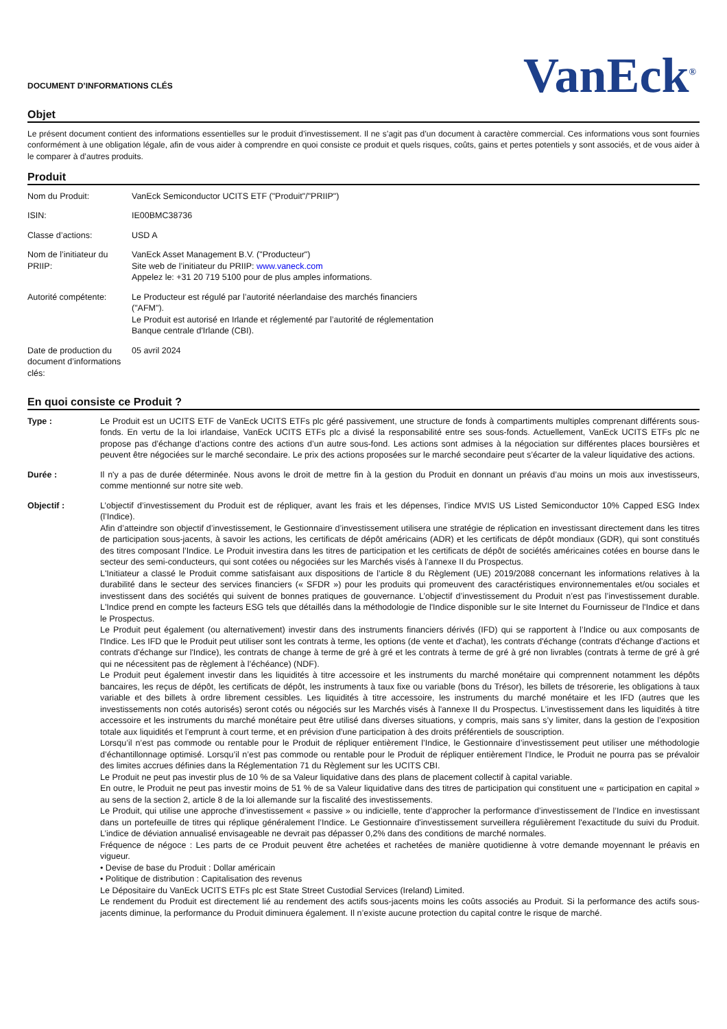DOCUMENT D’INFORMATIONS CLÉS
VanEck<sup>®</sup>
Objet
Le présent document contient des informations essentielles sur le produit d’investissement. Il ne s’agit pas d’un document à caractère commercial. Ces informations vous sont fournies conformément à une obligation légale, afin de vous aider à comprendre en quoi consiste ce produit et quels risques, coûts, gains et pertes potentiels y sont associés, et de vous aider à le comparer à d’autres produits.
Produit
| Nom du Produit: | VanEck Semiconductor UCITS ETF ("Produit"/"PRIIP") |
| ISIN: | IE00BMC38736 |
| Classe d’actions: | USD A |
| Nom de l’initiateur du PRIIP: | VanEck Asset Management B.V. ("Producteur") Site web de l’initiateur du PRIIP: www.vaneck.com Appelez le: +31 20 719 5100 pour de plus amples informations. |
| Autorité compétente: | Le Producteur est régulé par l’autorité néerlandaise des marchés financiers ("AFM"). Le Produit est autorisé en Irlande et réglementé par l’autorité de réglementation Banque centrale d'Irlande (CBI). |
| Date de production du document d’informations clés: | 05 avril 2024 |
En quoi consiste ce Produit ?
| Type : | Le Produit est un UCITS ETF de VanEck UCITS ETFs plc géré passivement, une structure de fonds à compartiments multiples comprenant différents sous-fonds. En vertu de la loi irlandaise, VanEck UCITS ETFs plc a divisé la responsabilité entre ses sous-fonds. Actuellement, VanEck UCITS ETFs plc ne propose pas d’échange d’actions contre des actions d’un autre sous-fond. Les actions sont admises à la négociation sur différentes places boursières et peuvent être négociées sur le marché secondaire. Le prix des actions proposées sur le marché secondaire peut s’écarter de la valeur liquidative des actions. |
| Durée : | Il n'y a pas de durée déterminée. Nous avons le droit de mettre fin à la gestion du Produit en donnant un préavis d’au moins un mois aux investisseurs, comme mentionné sur notre site web. |
| Objectif : | L’objectif d’investissement du Produit est de répliquer, avant les frais et les dépenses, l’indice MVIS US Listed Semiconductor 10% Capped ESG Index (l’Indice). Afin d’atteindre son objectif d’investissement, le Gestionnaire d’investissement utilisera une stratégie de réplication en investissant directement dans les titres de participation sous-jacents, à savoir les actions, les certificats de dépôt américains (ADR) et les certificats de dépôt mondiaux (GDR), qui sont constitués des titres composant l’Indice. Le Produit investira dans les titres de participation et les certificats de dépôt de sociétés américaines cotées en bourse dans le secteur des semi-conducteurs, qui sont cotées ou négociées sur les Marchés visés à l’annexe II du Prospectus. L'Initiateur a classé le Produit comme satisfaisant aux dispositions de l’article 8 du Règlement (UE) 2019/2088 concernant les informations relatives à la durabilité dans le secteur des services financiers (« SFDR ») pour les produits qui promeuvent des caractéristiques environnementales et/ou sociales et investissent dans des sociétés qui suivent de bonnes pratiques de gouvernance. L’objectif d’investissement du Produit n’est pas l’investissement durable. L'Indice prend en compte les facteurs ESG tels que détaillés dans la méthodologie de l'Indice disponible sur le site Internet du Fournisseur de l'Indice et dans le Prospectus. Le Produit peut également (ou alternativement) investir dans des instruments financiers dérivés (IFD) qui se rapportent à l’Indice ou aux composants de l'Indice. Les IFD que le Produit peut utiliser sont les contrats à terme, les options (de vente et d'achat), les contrats d'échange (contrats d'échange d'actions et contrats d'échange sur l'Indice), les contrats de change à terme de gré à gré et les contrats à terme de gré à gré non livrables (contrats à terme de gré à gré qui ne nécessitent pas de règlement à l’échéance) (NDF). Le Produit peut également investir dans les liquidités à titre accessoire et les instruments du marché monétaire qui comprennent notamment les dépôts bancaires, les reçus de dépôt, les certificats de dépôt, les instruments à taux fixe ou variable (bons du Trésor), les billets de trésorerie, les obligations à taux variable et des billets à ordre librement cessibles. Les liquidités à titre accessoire, les instruments du marché monétaire et les IFD (autres que les investissements non cotés autorisés) seront cotés ou négociés sur les Marchés visés à l'annexe II du Prospectus. L’investissement dans les liquidités à titre accessoire et les instruments du marché monétaire peut être utilisé dans diverses situations, y compris, mais sans s’y limiter, dans la gestion de l’exposition totale aux liquidités et l’emprunt à court terme, et en prévision d'une participation à des droits préférentiels de souscription. Lorsqu’il n’est pas commode ou rentable pour le Produit de répliquer entièrement l’Indice, le Gestionnaire d’investissement peut utiliser une méthodologie d’échantillonnage optimisé. Lorsqu’il n’est pas commode ou rentable pour le Produit de répliquer entièrement l’Indice, le Produit ne pourra pas se prévaloir des limites accrues définies dans la Réglementation 71 du Règlement sur les UCITS CBI. Le Produit ne peut pas investir plus de 10 % de sa Valeur liquidative dans des plans de placement collectif à capital variable. En outre, le Produit ne peut pas investir moins de 51 % de sa Valeur liquidative dans des titres de participation qui constituent une « participation en capital » au sens de la section 2, article 8 de la loi allemande sur la fiscalité des investissements. Le Produit, qui utilise une approche d’investissement « passive » ou indicielle, tente d’approcher la performance d’investissement de l’Indice en investissant dans un portefeuille de titres qui réplique généralement l’Indice. Le Gestionnaire d'investissement surveillera régulièrement l'exactitude du suivi du Produit. L’indice de déviation annualisé envisageable ne devrait pas dépasser 0,2% dans des conditions de marché normales. Fréquence de négoce : Les parts de ce Produit peuvent être achetées et rachetées de manière quotidienne à votre demande moyennant le préavis en vigueur. • Devise de base du Produit : Dollar américain • Politique de distribution : Capitalisation des revenus Le Dépositaire du VanEck UCITS ETFs plc est State Street Custodial Services (Ireland) Limited. Le rendement du Produit est directement lié au rendement des actifs sous-jacents moins les coûts associés au Produit. Si la performance des actifs sous-jacents diminue, la performance du Produit diminuera également. Il n’existe aucune protection du capital contre le risque de marché. |